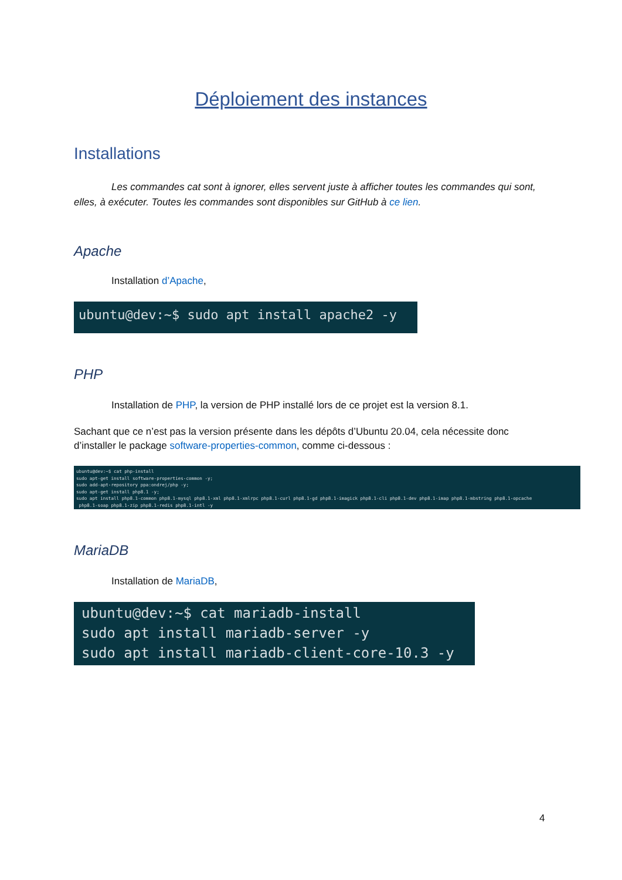Déploiement des instances
Installations
Les commandes cat sont à ignorer, elles servent juste à afficher toutes les commandes qui sont, elles, à exécuter. Toutes les commandes sont disponibles sur GitHub à ce lien.
Apache
Installation d’Apache,
ubuntu@dev:~$ sudo apt install apache2 -y
PHP
Installation de PHP, la version de PHP installé lors de ce projet est la version 8.1.
Sachant que ce n’est pas la version présente dans les dépôts d’Ubuntu 20.04, cela nécessite donc d’installer le package software-properties-common, comme ci-dessous :
ubuntu@dev:~$ cat php-install sudo apt-get install software-properties-common -y; sudo add-apt-repository ppa:ondrej/php -y; sudo apt-get install php8.1 -y; sudo apt install php8.1-common php8.1-mysql php8.1-xml php8.1-xmlrpc php8.1-curl php8.1-gd php8.1-imagick php8.1-cli php8.1-dev php8.1-imap php8.1-mbstring php8.1-opcache php8.1-soap php8.1-zip php8.1-redis php8.1-intl -y
MariaDB
Installation de MariaDB,
ubuntu@dev:~$ cat mariadb-install sudo apt install mariadb-server -y sudo apt install mariadb-client-core-10.3 -y
4